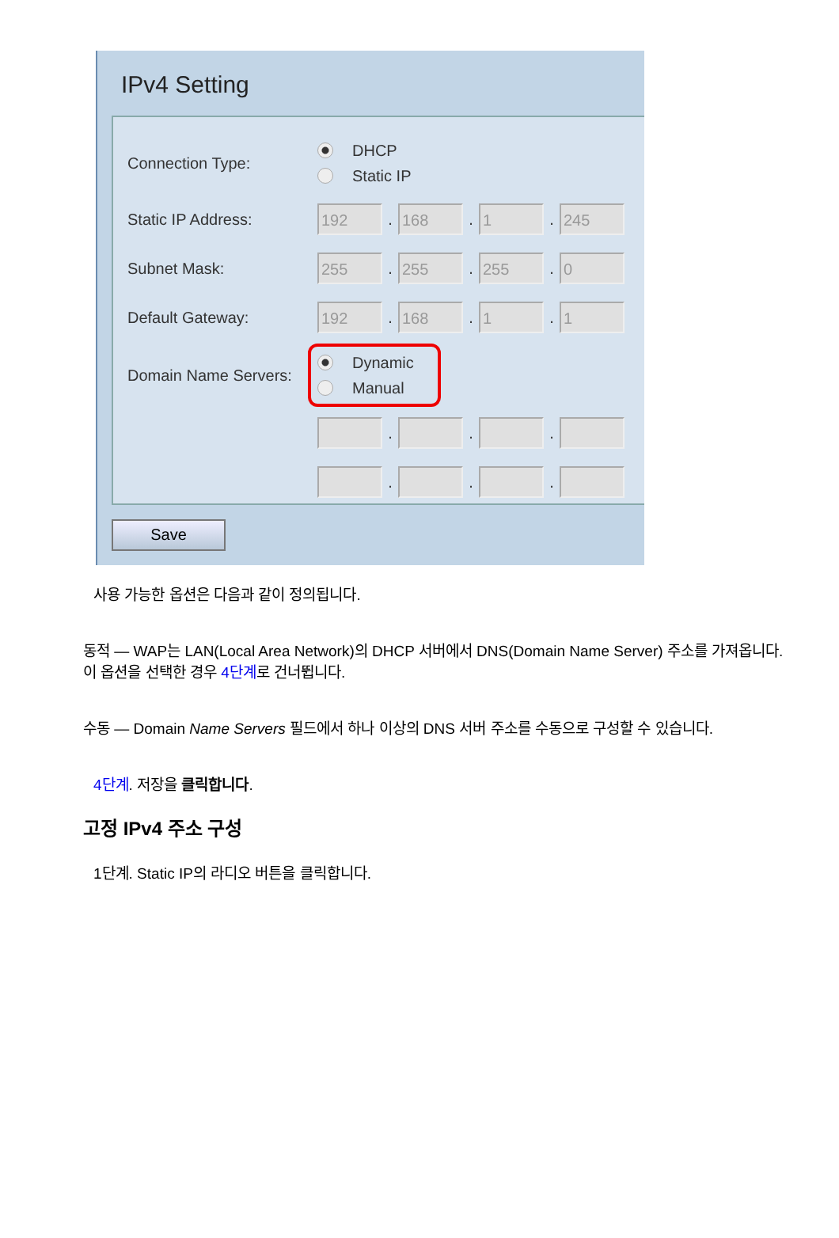IPv4 Setting
Connection Type:
DHCP
Static IP
Static IP Address:
192
.
168
.
1
.
245
Subnet Mask:
255
.
255
.
255
.
0
Default Gateway:
192
.
168
.
1
.
1
Domain Name Servers:
Dynamic
Manual
. . .
. . .
Save
사용 가능한 옵션은 다음과 같이 정의됩니다.
동적 — WAP는 LAN(Local Area Network)의 DHCP 서버에서 DNS(Domain Name Server) 주소를 가져옵니다. 이 옵션을 선택한 경우 4단계로 건너뜁니다.
수동 — Domain Name Servers 필드에서 하나 이상의 DNS 서버 주소를 수동으로 구성할 수 있습니다.
4단계. 저장을 클릭합니다.
고정 IPv4 주소 구성
1단계. Static IP의 라디오 버튼을 클릭합니다.